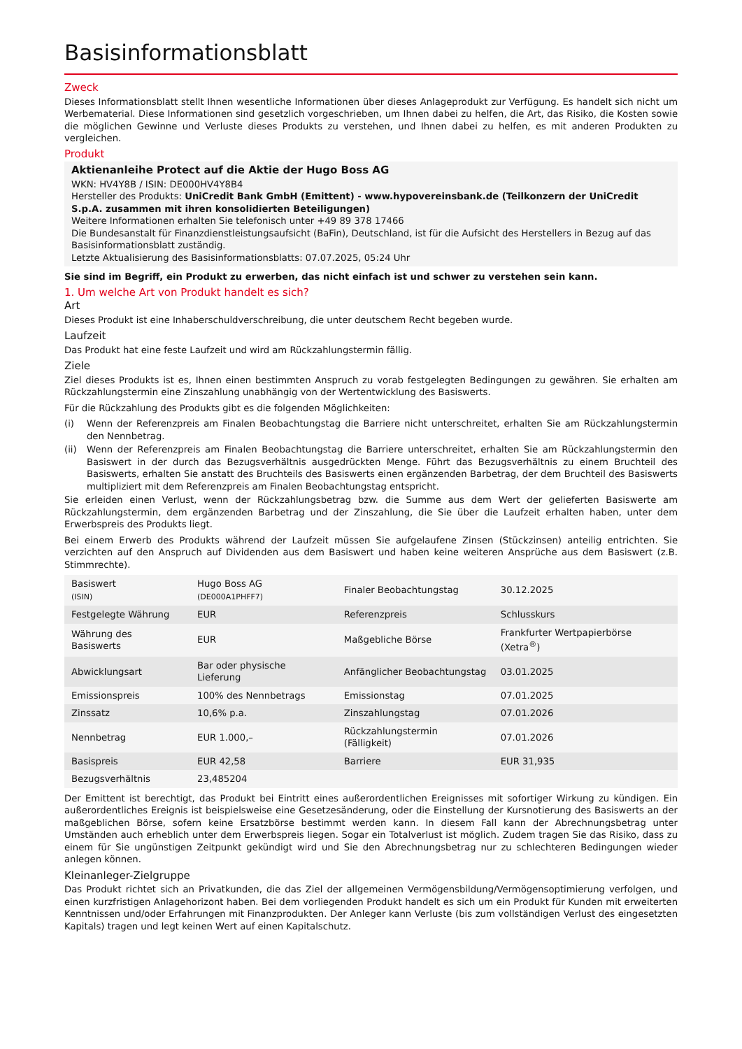Basisinformationsblatt
Zweck
Dieses Informationsblatt stellt Ihnen wesentliche Informationen über dieses Anlageprodukt zur Verfügung. Es handelt sich nicht um Werbematerial. Diese Informationen sind gesetzlich vorgeschrieben, um Ihnen dabei zu helfen, die Art, das Risiko, die Kosten sowie die möglichen Gewinne und Verluste dieses Produkts zu verstehen, und Ihnen dabei zu helfen, es mit anderen Produkten zu vergleichen.
Produkt
Aktienanleihe Protect auf die Aktie der Hugo Boss AG
WKN: HV4Y8B / ISIN: DE000HV4Y8B4
Hersteller des Produkts: UniCredit Bank GmbH (Emittent) - www.hypovereinsbank.de (Teilkonzern der UniCredit S.p.A. zusammen mit ihren konsolidierten Beteiligungen)
Weitere Informationen erhalten Sie telefonisch unter +49 89 378 17466
Die Bundesanstalt für Finanzdienstleistungsaufsicht (BaFin), Deutschland, ist für die Aufsicht des Herstellers in Bezug auf das Basisinformationsblatt zuständig.
Letzte Aktualisierung des Basisinformationsblatts: 07.07.2025, 05:24 Uhr
Sie sind im Begriff, ein Produkt zu erwerben, das nicht einfach ist und schwer zu verstehen sein kann.
1. Um welche Art von Produkt handelt es sich?
Art
Dieses Produkt ist eine Inhaberschuldverschreibung, die unter deutschem Recht begeben wurde.
Laufzeit
Das Produkt hat eine feste Laufzeit und wird am Rückzahlungstermin fällig.
Ziele
Ziel dieses Produkts ist es, Ihnen einen bestimmten Anspruch zu vorab festgelegten Bedingungen zu gewähren. Sie erhalten am Rückzahlungstermin eine Zinszahlung unabhängig von der Wertentwicklung des Basiswerts.
Für die Rückzahlung des Produkts gibt es die folgenden Möglichkeiten:
(i) Wenn der Referenzpreis am Finalen Beobachtungstag die Barriere nicht unterschreitet, erhalten Sie am Rückzahlungstermin den Nennbetrag.
(ii) Wenn der Referenzpreis am Finalen Beobachtungstag die Barriere unterschreitet, erhalten Sie am Rückzahlungstermin den Basiswert in der durch das Bezugsverhältnis ausgedrückten Menge. Führt das Bezugsverhältnis zu einem Bruchteil des Basiswerts, erhalten Sie anstatt des Bruchteils des Basiswerts einen ergänzenden Barbetrag, der dem Bruchteil des Basiswerts multipliziert mit dem Referenzpreis am Finalen Beobachtungstag entspricht.
Sie erleiden einen Verlust, wenn der Rückzahlungsbetrag bzw. die Summe aus dem Wert der gelieferten Basiswerte am Rückzahlungstermin, dem ergänzenden Barbetrag und der Zinszahlung, die Sie über die Laufzeit erhalten haben, unter dem Erwerbspreis des Produkts liegt.
Bei einem Erwerb des Produkts während der Laufzeit müssen Sie aufgelaufene Zinsen (Stückzinsen) anteilig entrichten. Sie verzichten auf den Anspruch auf Dividenden aus dem Basiswert und haben keine weiteren Ansprüche aus dem Basiswert (z.B. Stimmrechte).
| Basiswert (ISIN) | Hugo Boss AG (DE000A1PHFF7) | Finaler Beobachtungstag | 30.12.2025 |
| Festgelegte Währung | EUR | Referenzpreis | Schlusskurs |
| Währung des Basiswerts | EUR | Maßgebliche Börse | Frankfurter Wertpapierbörse (Xetra<sup>®</sup>) |
| Abwicklungsart | Bar oder physische Lieferung | Anfänglicher Beobachtungstag | 03.01.2025 |
| Emissionspreis | 100% des Nennbetrags | Emissionstag | 07.01.2025 |
| Zinssatz | 10,6% p.a. | Zinszahlungstag | 07.01.2026 |
| Nennbetrag | EUR 1.000,– | Rückzahlungstermin (Fälligkeit) | 07.01.2026 |
| Basispreis | EUR 42,58 | Barriere | EUR 31,935 |
| Bezugsverhältnis | 23,485204 | | |
Der Emittent ist berechtigt, das Produkt bei Eintritt eines außerordentlichen Ereignisses mit sofortiger Wirkung zu kündigen. Ein außerordentliches Ereignis ist beispielsweise eine Gesetzesänderung, oder die Einstellung der Kursnotierung des Basiswerts an der maßgeblichen Börse, sofern keine Ersatzbörse bestimmt werden kann. In diesem Fall kann der Abrechnungsbetrag unter Umständen auch erheblich unter dem Erwerbspreis liegen. Sogar ein Totalverlust ist möglich. Zudem tragen Sie das Risiko, dass zu einem für Sie ungünstigen Zeitpunkt gekündigt wird und Sie den Abrechnungsbetrag nur zu schlechteren Bedingungen wieder anlegen können.
Kleinanleger-Zielgruppe
Das Produkt richtet sich an Privatkunden, die das Ziel der allgemeinen Vermögensbildung/Vermögensoptimierung verfolgen, und einen kurzfristigen Anlagehorizont haben. Bei dem vorliegenden Produkt handelt es sich um ein Produkt für Kunden mit erweiterten Kenntnissen und/oder Erfahrungen mit Finanzprodukten. Der Anleger kann Verluste (bis zum vollständigen Verlust des eingesetzten Kapitals) tragen und legt keinen Wert auf einen Kapitalschutz.